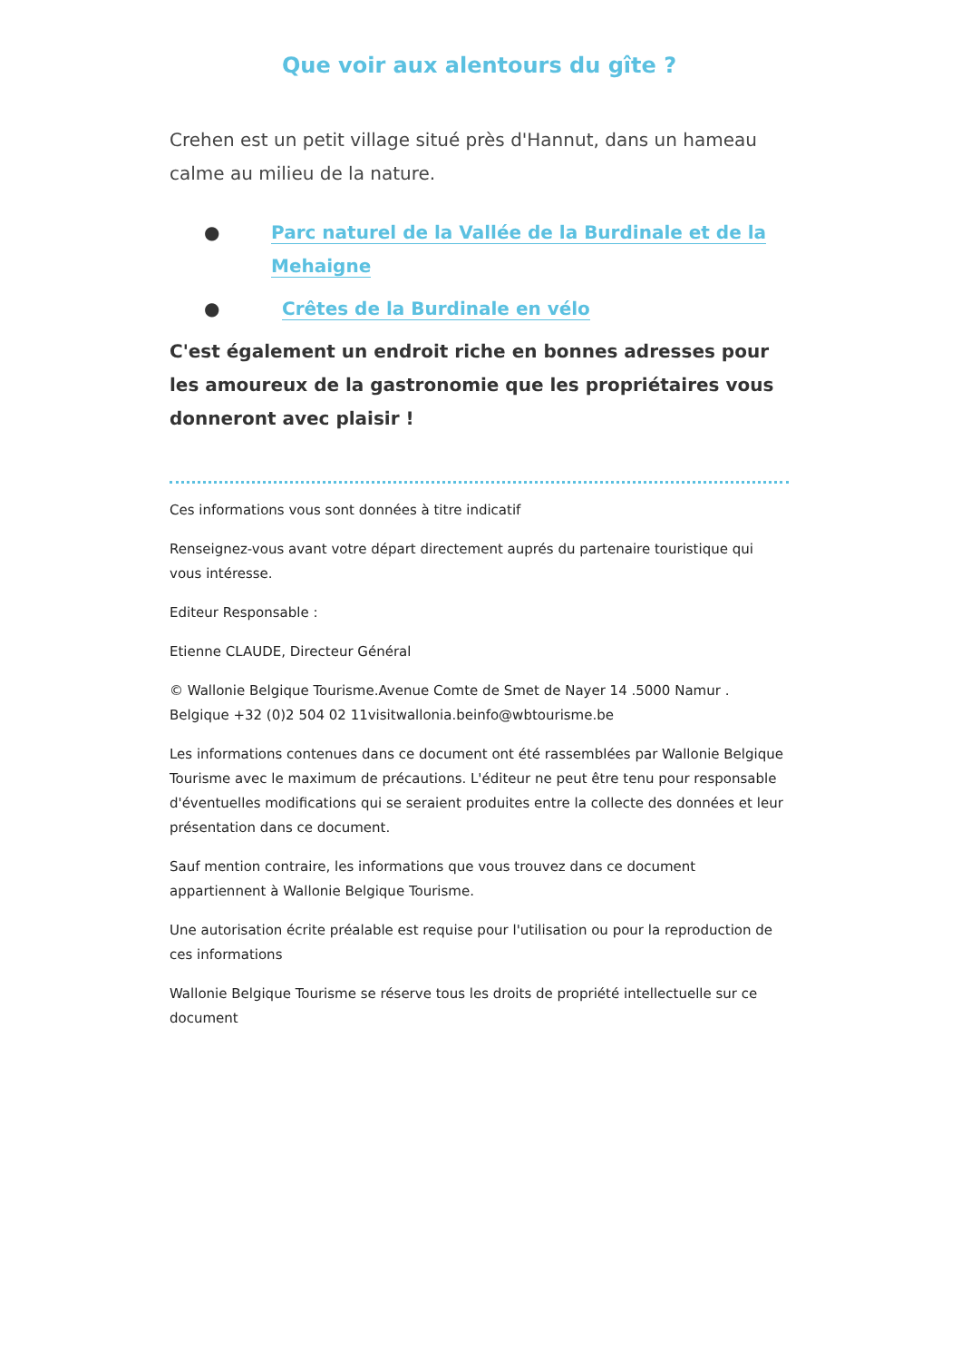Que voir aux alentours du gîte ?
Crehen est un petit village situé près d'Hannut, dans un hameau calme au milieu de la nature.
● Parc naturel de la Vallée de la Burdinale et de la Mehaigne
● Crêtes de la Burdinale en vélo
C'est également un endroit riche en bonnes adresses pour les amoureux de la gastronomie que les propriétaires vous donneront avec plaisir !
Ces informations vous sont données à titre indicatif
Renseignez-vous avant votre départ directement auprés du partenaire touristique qui vous intéresse.
Editeur Responsable :
Etienne CLAUDE, Directeur Général
© Wallonie Belgique Tourisme.Avenue Comte de Smet de Nayer 14 .5000 Namur . Belgique +32 (0)2 504 02 11visitwallonia.beinfo@wbtourisme.be
Les informations contenues dans ce document ont été rassemblées par Wallonie Belgique Tourisme avec le maximum de précautions. L'éditeur ne peut être tenu pour responsable d'éventuelles modifications qui se seraient produites entre la collecte des données et leur présentation dans ce document.
Sauf mention contraire, les informations que vous trouvez dans ce document appartiennent à Wallonie Belgique Tourisme.
Une autorisation écrite préalable est requise pour l'utilisation ou pour la reproduction de ces informations
Wallonie Belgique Tourisme se réserve tous les droits de propriété intellectuelle sur ce document